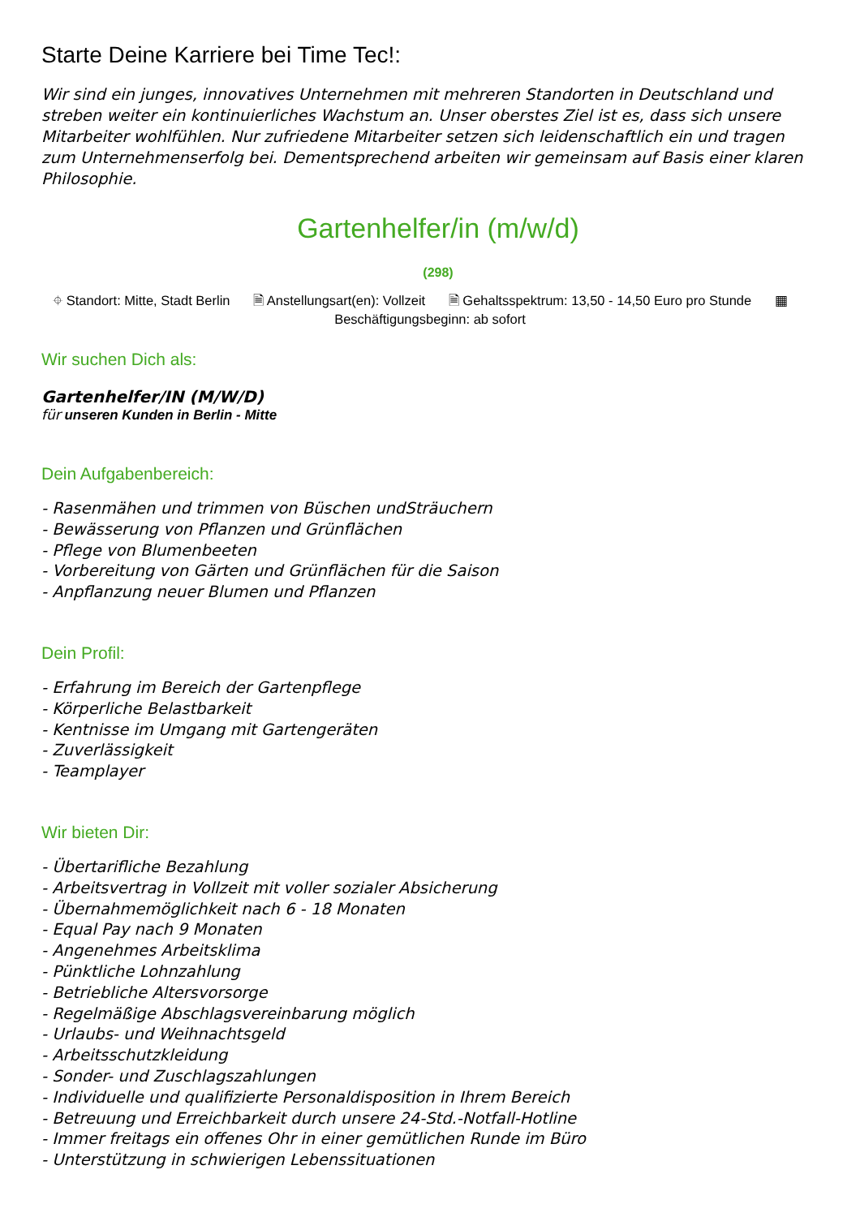Starte Deine Karriere bei Time Tec!:
Wir sind ein junges, innovatives Unternehmen mit mehreren Standorten in Deutschland und streben weiter ein kontinuierliches Wachstum an. Unser oberstes Ziel ist es, dass sich unsere Mitarbeiter wohlfühlen. Nur zufriedene Mitarbeiter setzen sich leidenschaftlich ein und tragen zum Unternehmenserfolg bei. Dementsprechend arbeiten wir gemeinsam auf Basis einer klaren Philosophie.
Gartenhelfer/in (m/w/d)
(298)
⌖ Standort: Mitte, Stadt Berlin 🗎 Anstellungsart(en): Vollzeit 🗎 Gehaltsspektrum: 13,50 - 14,50 Euro pro Stunde ▦
Beschäftigungsbeginn: ab sofort
Wir suchen Dich als:
Gartenhelfer/IN (M/W/D)
für unseren Kunden in Berlin - Mitte
Dein Aufgabenbereich:
- Rasenmähen und trimmen von Büschen undSträuchern
- Bewässerung von Pflanzen und Grünflächen
- Pflege von Blumenbeeten
- Vorbereitung von Gärten und Grünflächen für die Saison
- Anpflanzung neuer Blumen und Pflanzen
Dein Profil:
- Erfahrung im Bereich der Gartenpflege
- Körperliche Belastbarkeit
- Kentnisse im Umgang mit Gartengeräten
- Zuverlässigkeit
- Teamplayer
Wir bieten Dir:
- Übertarifliche Bezahlung
- Arbeitsvertrag in Vollzeit mit voller sozialer Absicherung
- Übernahmemöglichkeit nach 6 - 18 Monaten
- Equal Pay nach 9 Monaten
- Angenehmes Arbeitsklima
- Pünktliche Lohnzahlung
- Betriebliche Altersvorsorge
- Regelmäßige Abschlagsvereinbarung möglich
- Urlaubs- und Weihnachtsgeld
- Arbeitsschutzkleidung
- Sonder- und Zuschlagszahlungen
- Individuelle und qualifizierte Personaldisposition in Ihrem Bereich
- Betreuung und Erreichbarkeit durch unsere 24-Std.-Notfall-Hotline
- Immer freitags ein offenes Ohr in einer gemütlichen Runde im Büro
- Unterstützung in schwierigen Lebenssituationen